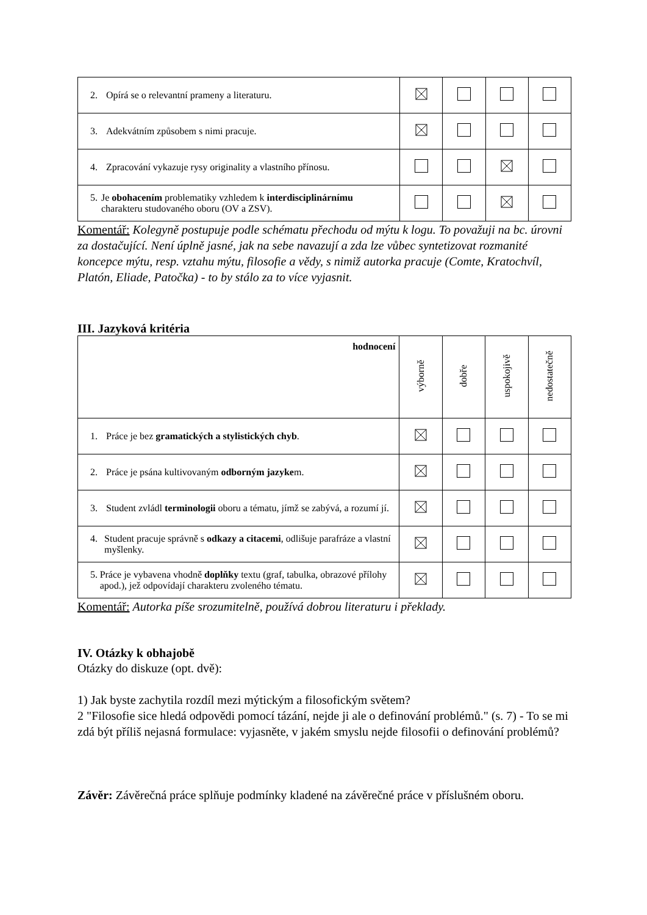| 2. Opírá se o relevantní prameny a literaturu. | | | | |
| 3. Adekvátním způsobem s nimi pracuje. | | | | |
| 4. Zpracování vykazuje rysy originality a vlastního přínosu. | | | | |
| 5. Je obohacením problematiky vzhledem k interdisciplinárnímu charakteru studovaného oboru (OV a ZSV). | | | | |
Komentář: Kolegyně postupuje podle schématu přechodu od mýtu k logu. To považuji na bc. úrovni za dostačující. Není úplně jasné, jak na sebe navazují a zda lze vůbec syntetizovat rozmanité koncepce mýtu, resp. vztahu mýtu, filosofie a vědy, s nimiž autorka pracuje (Comte, Kratochvíl, Platón, Eliade, Patočka) - to by stálo za to více vyjasnit.
III. Jazyková kritéria
| hodnocení | výborně | dobře | uspokojivě | nedostatečně |
| 1. Práce je bez gramatických a stylistických chyb . | | | | |
| 2. Práce je psána kultivovaným odborným jazyke m. | | | | |
| 3. Student zvládl terminologii oboru a tématu, jímž se zabývá, a rozumí jí. | | | | |
| 4. Student pracuje správně s odkazy a citacemi , odlišuje parafráze a vlastní myšlenky. | | | | |
| 5. Práce je vybavena vhodně doplňky textu (graf, tabulka, obrazové přílohy apod.), jež odpovídají charakteru zvoleného tématu. | | | | |
Komentář: Autorka píše srozumitelně, používá dobrou literaturu i překlady.
IV. Otázky k obhajobě
Otázky do diskuze (opt. dvě):
1) Jak byste zachytila rozdíl mezi mýtickým a filosofickým světem?
2 "Filosofie sice hledá odpovědi pomocí tázání, nejde ji ale o definování problémů." (s. 7) - To se mi zdá být příliš nejasná formulace: vyjasněte, v jakém smyslu nejde filosofii o definování problémů?
Závěr: Závěrečná práce splňuje podmínky kladené na závěrečné práce v příslušném oboru.